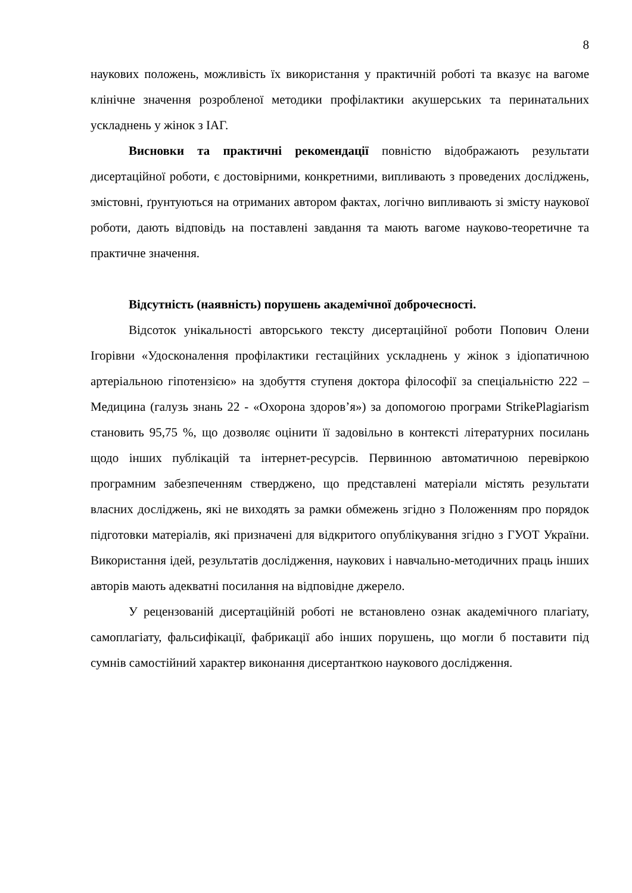8
наукових положень, можливість їх використання у практичній роботі та вказує на вагоме клінічне значення розробленої методики профілактики акушерських та перинатальних ускладнень у жінок з ІАГ.
Висновки та практичні рекомендації повністю відображають результати дисертаційної роботи, є достовірними, конкретними, випливають з проведених досліджень, змістовні, ґрунтуються на отриманих автором фактах, логічно випливають зі змісту наукової роботи, дають відповідь на поставлені завдання та мають вагоме науково-теоретичне та практичне значення.
Відсутність (наявність) порушень академічної доброчесності.
Відсоток унікальності авторського тексту дисертаційної роботи Попович Олени Ігорівни «Удосконалення профілактики гестаційних ускладнень у жінок з ідіопатичною артеріальною гіпотензією» на здобуття ступеня доктора філософії за спеціальністю 222 – Медицина (галузь знань 22 - «Охорона здоров’я») за допомогою програми StrikePlagiarism становить 95,75 %, що дозволяє оцінити її задовільно в контексті літературних посилань щодо інших публікацій та інтернет-ресурсів. Первинною автоматичною перевіркою програмним забезпеченням стверджено, що представлені матеріали містять результати власних досліджень, які не виходять за рамки обмежень згідно з Положенням про порядок підготовки матеріалів, які призначені для відкритого опублікування згідно з ГУОТ України. Використання ідей, результатів дослідження, наукових і навчально-методичних праць інших авторів мають адекватні посилання на відповідне джерело.
У рецензованій дисертаційній роботі не встановлено ознак академічного плагіату, самоплагіату, фальсифікації, фабрикації або інших порушень, що могли б поставити під сумнів самостійний характер виконання дисертанткою наукового дослідження.